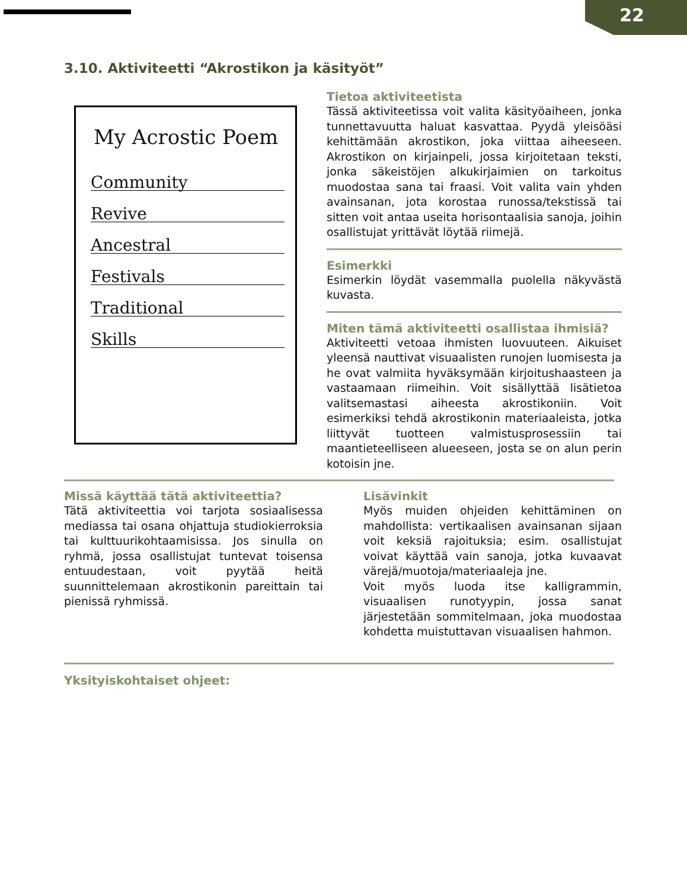22
3.10. Aktiviteetti “Akrostikon ja käsityöt”
My Acrostic Poem
Community
Revive
Ancestral
Festivals
Traditional
Skills
Tietoa aktiviteetista
Tässä aktiviteetissa voit valita käsityöaiheen, jonka tunnettavuutta haluat kasvattaa. Pyydä yleisöäsi kehittämään akrostikon, joka viittaa aiheeseen. Akrostikon on kirjainpeli, jossa kirjoitetaan teksti, jonka säkeistöjen alkukirjaimien on tarkoitus muodostaa sana tai fraasi. Voit valita vain yhden avainsanan, jota korostaa runossa/tekstissä tai sitten voit antaa useita horisontaalisia sanoja, joihin osallistujat yrittävät löytää riimejä.
Esimerkki
Esimerkin löydät vasemmalla puolella näkyvästä kuvasta.
Miten tämä aktiviteetti osallistaa ihmisiä?
Aktiviteetti vetoaa ihmisten luovuuteen. Aikuiset yleensä nauttivat visuaalisten runojen luomisesta ja he ovat valmiita hyväksymään kirjoitushaasteen ja vastaamaan riimeihin. Voit sisällyttää lisätietoa valitsemastasi aiheesta akrostikoniin. Voit esimerkiksi tehdä akrostikonin materiaaleista, jotka liittyvät tuotteen valmistusprosessiin tai maantieteelliseen alueeseen, josta se on alun perin kotoisin jne.
Missä käyttää tätä aktiviteettia?
Tätä aktiviteettia voi tarjota sosiaalisessa mediassa tai osana ohjattuja studiokierroksia tai kulttuurikohtaamisissa. Jos sinulla on ryhmä, jossa osallistujat tuntevat toisensa entuudestaan, voit pyytää heitä suunnittelemaan akrostikonin pareittain tai pienissä ryhmissä.
Lisävinkit
Myös muiden ohjeiden kehittäminen on mahdollista: vertikaalisen avainsanan sijaan voit keksiä rajoituksia; esim. osallistujat voivat käyttää vain sanoja, jotka kuvaavat värejä/muotoja/materiaaleja jne.
Voit myös luoda itse kalligrammin, visuaalisen runotyypin, jossa sanat järjestetään sommitelmaan, joka muodostaa kohdetta muistuttavan visuaalisen hahmon.
Yksityiskohtaiset ohjeet: